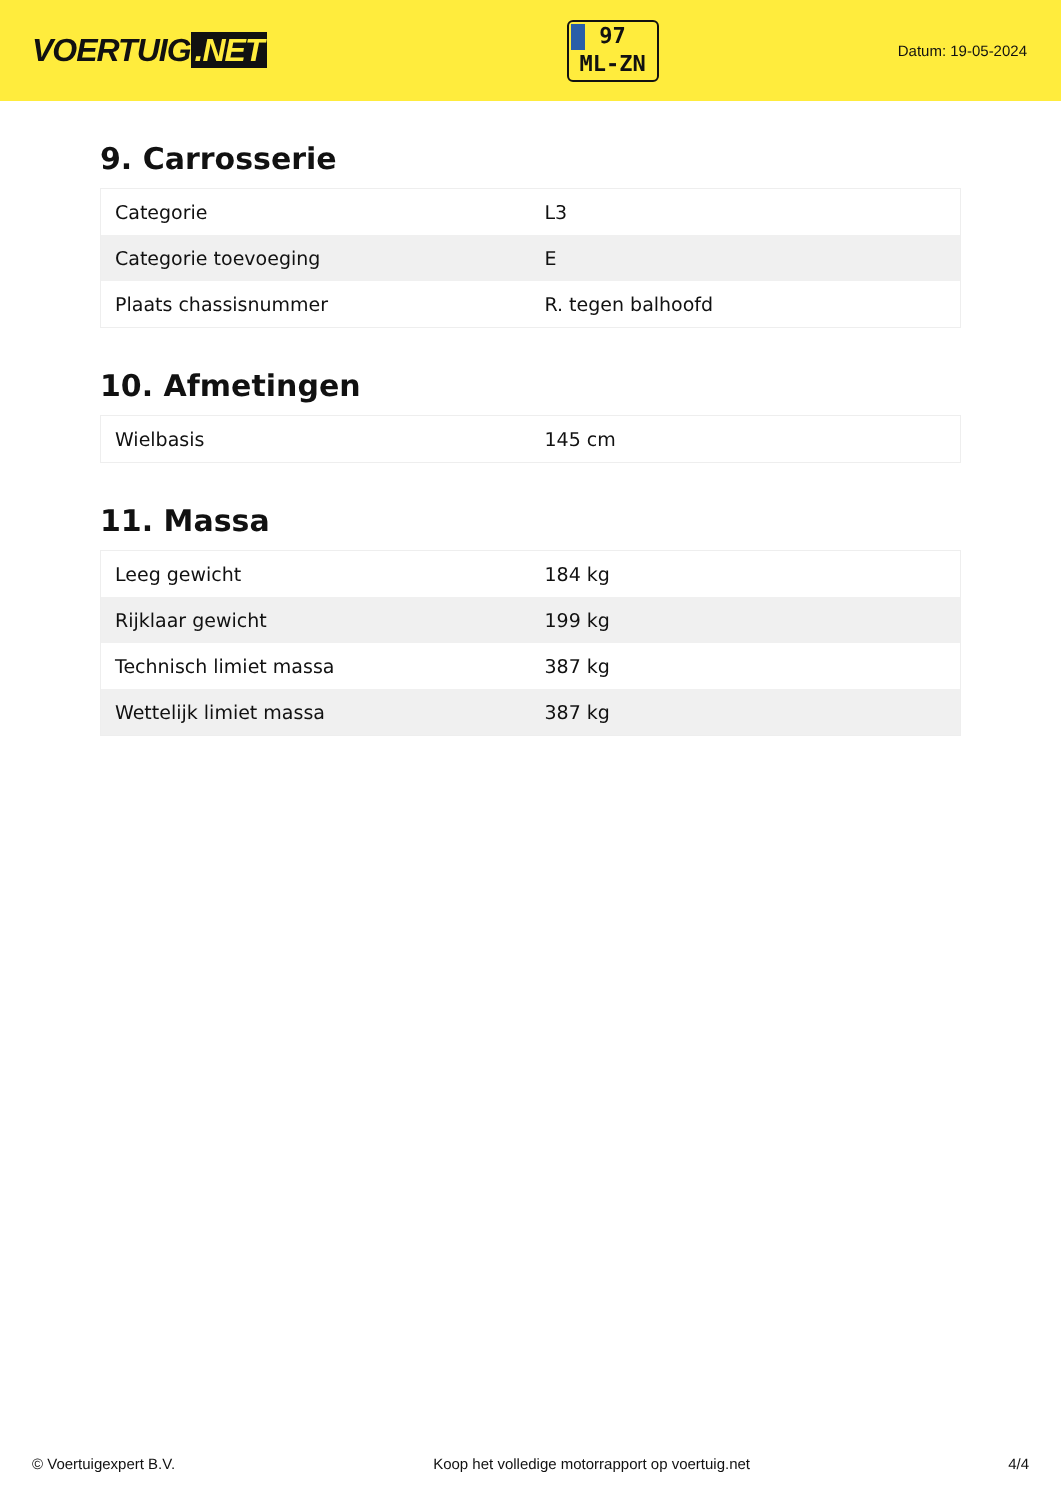VOERTUIG.NET
97
ML-ZN
Datum: 19-05-2024
9. Carrosserie
| Categorie | L3 |
| Categorie toevoeging | E |
| Plaats chassisnummer | R. tegen balhoofd |
10. Afmetingen
| Wielbasis | 145 cm |
11. Massa
| Leeg gewicht | 184 kg |
| Rijklaar gewicht | 199 kg |
| Technisch limiet massa | 387 kg |
| Wettelijk limiet massa | 387 kg |
© Voertuigexpert B.V. Koop het volledige motorrapport op voertuig.net 4/4